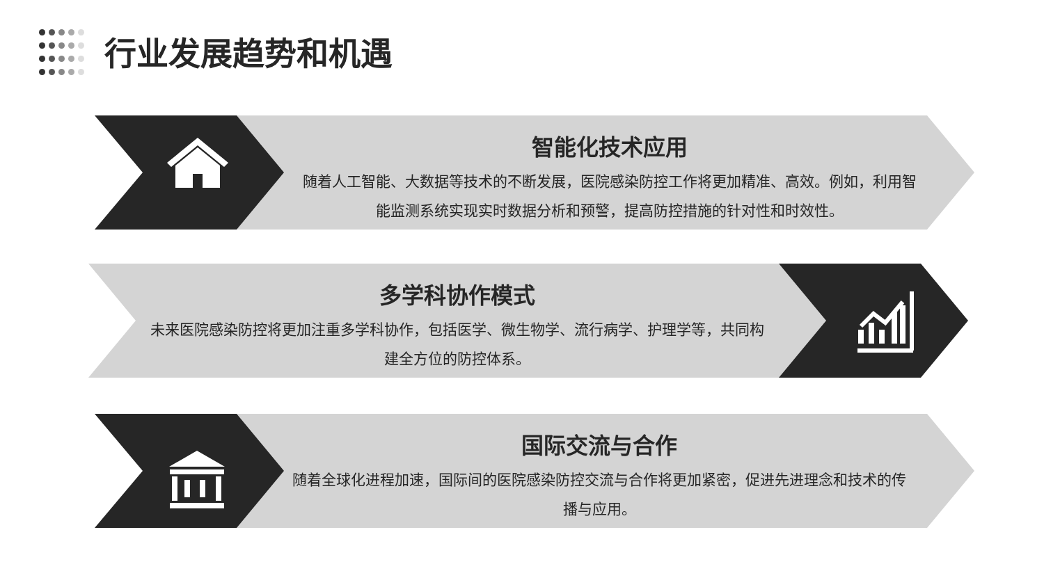行业发展趋势和机遇
智能化技术应用
随着人工智能、大数据等技术的不断发展，医院感染防控工作将更加精准、高效。例如，利用智能监测系统实现实时数据分析和预警，提高防控措施的针对性和时效性。
多学科协作模式
未来医院感染防控将更加注重多学科协作，包括医学、微生物学、流行病学、护理学等，共同构建全方位的防控体系。
国际交流与合作
随着全球化进程加速，国际间的医院感染防控交流与合作将更加紧密，促进先进理念和技术的传播与应用。